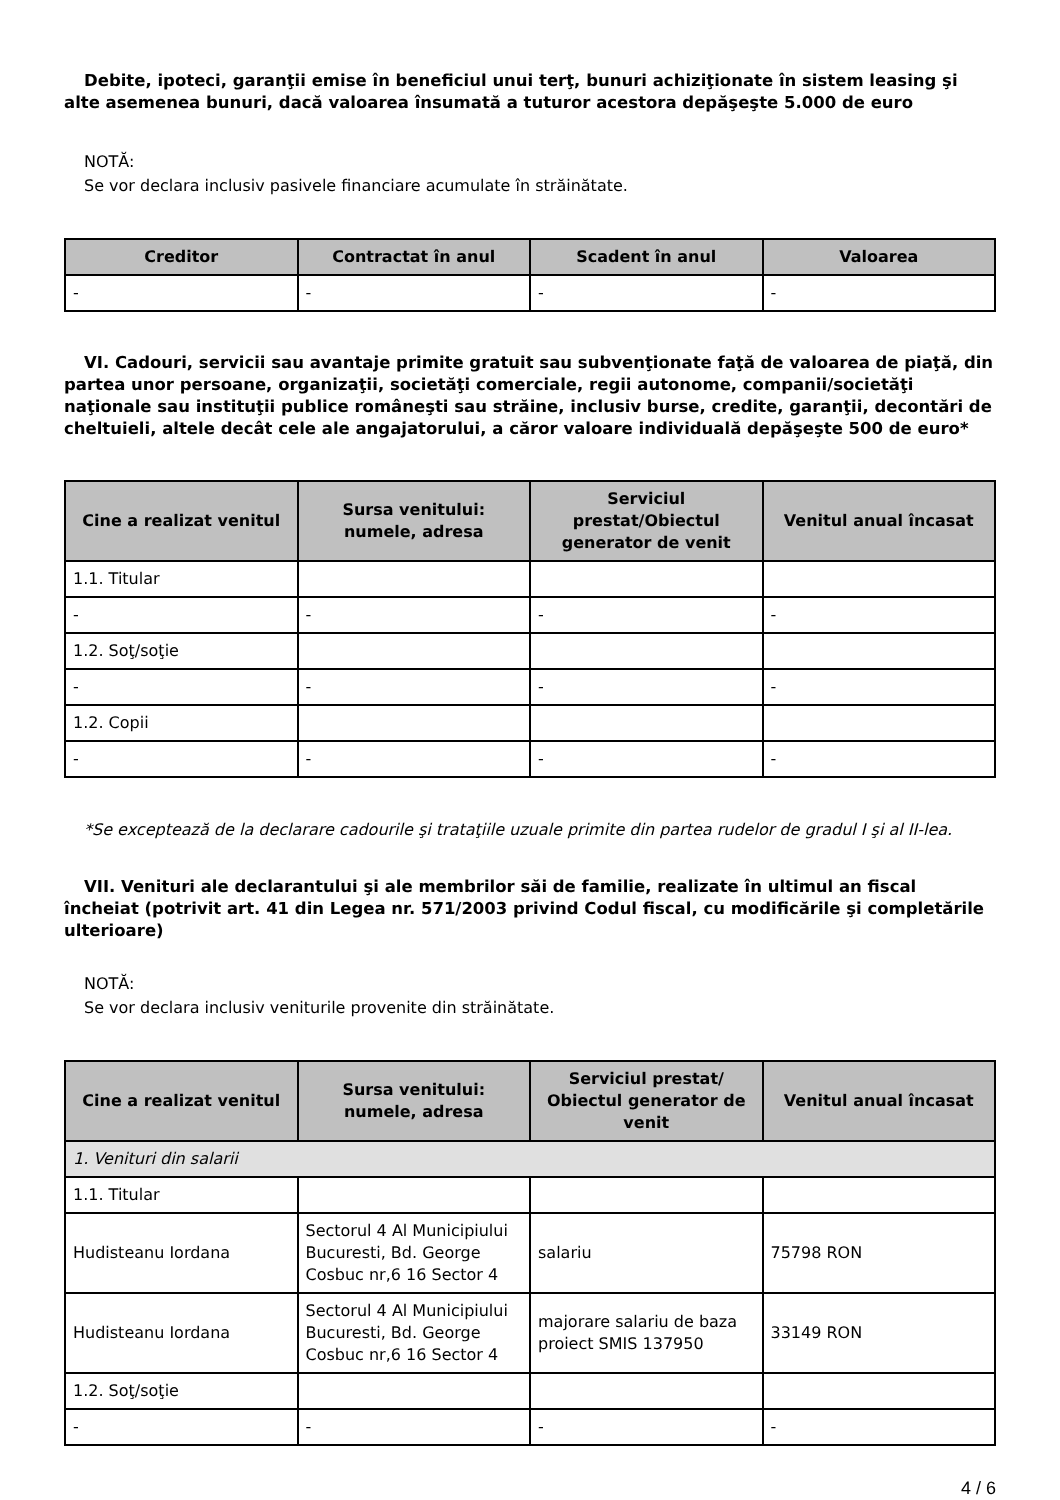Debite, ipoteci, garanţii emise în beneficiul unui terţ, bunuri achiziţionate în sistem leasing şi alte asemenea bunuri, dacă valoarea însumată a tuturor acestora depăşeşte 5.000 de euro
NOTĂ:
Se vor declara inclusiv pasivele financiare acumulate în străinătate.
| Creditor | Contractat în anul | Scadent în anul | Valoarea |
| --- | --- | --- | --- |
| - | - | - | - |
VI. Cadouri, servicii sau avantaje primite gratuit sau subvenţionate faţă de valoarea de piaţă, din partea unor persoane, organizaţii, societăţi comerciale, regii autonome, companii/societăţi naţionale sau instituţii publice româneşti sau străine, inclusiv burse, credite, garanţii, decontări de cheltuieli, altele decât cele ale angajatorului, a căror valoare individuală depăşeşte 500 de euro*
| Cine a realizat venitul | Sursa venitului: numele, adresa | Serviciul prestat/Obiectul generator de venit | Venitul anual încasat |
| --- | --- | --- | --- |
| 1.1. Titular | | | |
| - | - | - | - |
| 1.2. Soţ/soţie | | | |
| - | - | - | - |
| 1.2. Copii | | | |
| - | - | - | - |
*Se exceptează de la declarare cadourile şi trataţiile uzuale primite din partea rudelor de gradul I şi al II-lea.
VII. Venituri ale declarantului şi ale membrilor săi de familie, realizate în ultimul an fiscal încheiat (potrivit art. 41 din Legea nr. 571/2003 privind Codul fiscal, cu modificările şi completările ulterioare)
NOTĂ:
Se vor declara inclusiv veniturile provenite din străinătate.
| Cine a realizat venitul | Sursa venitului: numele, adresa | Serviciul prestat/ Obiectul generator de venit | Venitul anual încasat |
| --- | --- | --- | --- |
| 1. Venituri din salarii | | | |
| 1.1. Titular | | | |
| Hudisteanu Iordana | Sectorul 4 Al Municipiului Bucuresti, Bd. George Cosbuc nr,6 16 Sector 4 | salariu | 75798 RON |
| Hudisteanu Iordana | Sectorul 4 Al Municipiului Bucuresti, Bd. George Cosbuc nr,6 16 Sector 4 | majorare salariu de baza proiect SMIS 137950 | 33149 RON |
| 1.2. Soţ/soţie | | | |
| - | - | - | - |
4 / 6